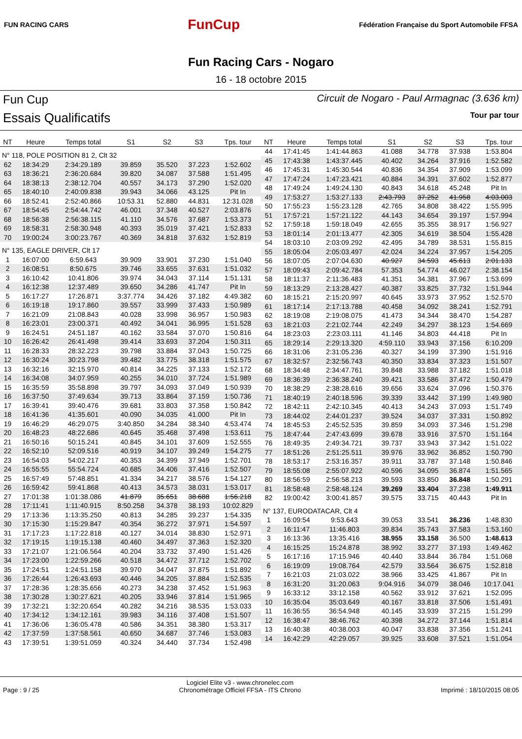FUN RACING CARS
FunCup
Fédération Française du Sport Automobile FFSA
Fun Racing Cars - Nogaro
16 - 18 octobre 2015
Fun Cup
Essais Qualificatifs
Circuit de Nogaro - Paul Armagnac (3.636 km)
Tour par tour
| NT | Heure | Temps total | S1 | S2 | S3 | Tps. tour |
| --- | --- | --- | --- | --- | --- | --- |
| N° 118, POLE POSITION 81 2, Clt 32 | | | | | | |
| 62 | 18:34:29 | 2:34:29.189 | 39.859 | 35.520 | 37.223 | 1:52.602 |
| 63 | 18:36:21 | 2:36:20.684 | 39.820 | 34.087 | 37.588 | 1:51.495 |
| 64 | 18:38:13 | 2:38:12.704 | 40.557 | 34.173 | 37.290 | 1:52.020 |
| 65 | 18:40:10 | 2:40:09.838 | 39.943 | 34.066 | 43.125 | Pit In |
| 66 | 18:52:41 | 2:52:40.866 | 10:53.31 | 52.880 | 44.831 | 12:31.028 |
| 67 | 18:54:45 | 2:54:44.742 | 46.001 | 37.348 | 40.527 | 2:03.876 |
| 68 | 18:56:38 | 2:56:38.115 | 41.110 | 34.576 | 37.687 | 1:53.373 |
| 69 | 18:58:31 | 2:58:30.948 | 40.393 | 35.019 | 37.421 | 1:52.833 |
| 70 | 19:00:24 | 3:00:23.767 | 40.369 | 34.818 | 37.632 | 1:52.819 |
| N° 135, EAGLE DRIVER, Clt 17 | | | | | | |
| 1 | 16:07:00 | 6:59.643 | 39.909 | 33.901 | 37.230 | 1:51.040 |
| 2 | 16:08:51 | 8:50.675 | 39.746 | 33.655 | 37.631 | 1:51.032 |
| 3 | 16:10:42 | 10:41.806 | 39.974 | 34.043 | 37.114 | 1:51.131 |
| 4 | 16:12:38 | 12:37.489 | 39.650 | 34.286 | 41.747 | Pit In |
| 5 | 16:17:27 | 17:26.871 | 3:37.774 | 34.426 | 37.182 | 4:49.382 |
| 6 | 16:19:18 | 19:17.860 | 39.557 | 33.999 | 37.433 | 1:50.989 |
| 7 | 16:21:09 | 21:08.843 | 40.028 | 33.998 | 36.957 | 1:50.983 |
| 8 | 16:23:01 | 23:00.371 | 40.492 | 34.041 | 36.995 | 1:51.528 |
| 9 | 16:24:51 | 24:51.187 | 40.162 | 33.584 | 37.070 | 1:50.816 |
| 10 | 16:26:42 | 26:41.498 | 39.414 | 33.693 | 37.204 | 1:50.311 |
| 11 | 16:28:33 | 28:32.223 | 39.798 | 33.884 | 37.043 | 1:50.725 |
| 12 | 16:30:24 | 30:23.798 | 39.482 | 33.775 | 38.318 | 1:51.575 |
| 13 | 16:32:16 | 32:15.970 | 40.814 | 34.225 | 37.133 | 1:52.172 |
| 14 | 16:34:08 | 34:07.959 | 40.255 | 34.010 | 37.724 | 1:51.989 |
| 15 | 16:35:59 | 35:58.898 | 39.797 | 34.093 | 37.049 | 1:50.939 |
| 16 | 16:37:50 | 37:49.634 | 39.713 | 33.864 | 37.159 | 1:50.736 |
| 17 | 16:39:41 | 39:40.476 | 39.681 | 33.803 | 37.358 | 1:50.842 |
| 18 | 16:41:36 | 41:35.601 | 40.090 | 34.035 | 41.000 | Pit In |
| 19 | 16:46:29 | 46:29.075 | 3:40.850 | 34.284 | 38.340 | 4:53.474 |
| 20 | 16:48:23 | 48:22.686 | 40.645 | 35.468 | 37.498 | 1:53.611 |
| 21 | 16:50:16 | 50:15.241 | 40.845 | 34.101 | 37.609 | 1:52.555 |
| 22 | 16:52:10 | 52:09.516 | 40.919 | 34.107 | 39.249 | 1:54.275 |
| 23 | 16:54:03 | 54:02.217 | 40.353 | 34.399 | 37.949 | 1:52.701 |
| 24 | 16:55:55 | 55:54.724 | 40.685 | 34.406 | 37.416 | 1:52.507 |
| 25 | 16:57:49 | 57:48.851 | 41.334 | 34.217 | 38.576 | 1:54.127 |
| 26 | 16:59:42 | 59:41.868 | 40.413 | 34.573 | 38.031 | 1:53.017 |
| 27 | 17:01:38 | 1:01:38.086 | 41.879 | 35.651 | 38.688 | 1:56.218 |
| 28 | 17:11:41 | 1:11:40.915 | 8:50.258 | 34.378 | 38.193 | 10:02.829 |
| 29 | 17:13:36 | 1:13:35.250 | 40.813 | 34.285 | 39.237 | 1:54.335 |
| 30 | 17:15:30 | 1:15:29.847 | 40.354 | 36.272 | 37.971 | 1:54.597 |
| 31 | 17:17:23 | 1:17:22.818 | 40.127 | 34.014 | 38.830 | 1:52.971 |
| 32 | 17:19:15 | 1:19:15.138 | 40.460 | 34.497 | 37.363 | 1:52.320 |
| 33 | 17:21:07 | 1:21:06.564 | 40.204 | 33.732 | 37.490 | 1:51.426 |
| 34 | 17:23:00 | 1:22:59.266 | 40.518 | 34.472 | 37.712 | 1:52.702 |
| 35 | 17:24:51 | 1:24:51.158 | 39.970 | 34.047 | 37.875 | 1:51.892 |
| 36 | 17:26:44 | 1:26:43.693 | 40.446 | 34.205 | 37.884 | 1:52.535 |
| 37 | 17:28:36 | 1:28:35.656 | 40.273 | 34.238 | 37.452 | 1:51.963 |
| 38 | 17:30:28 | 1:30:27.621 | 40.205 | 33.946 | 37.814 | 1:51.965 |
| 39 | 17:32:21 | 1:32:20.654 | 40.282 | 34.216 | 38.535 | 1:53.033 |
| 40 | 17:34:12 | 1:34:12.161 | 39.983 | 34.116 | 37.408 | 1:51.507 |
| 41 | 17:36:06 | 1:36:05.478 | 40.586 | 34.351 | 38.380 | 1:53.317 |
| 42 | 17:37:59 | 1:37:58.561 | 40.650 | 34.687 | 37.746 | 1:53.083 |
| 43 | 17:39:51 | 1:39:51.059 | 40.324 | 34.440 | 37.734 | 1:52.498 |
| NT | Heure | Temps total | S1 | S2 | S3 | Tps. tour |
| --- | --- | --- | --- | --- | --- | --- |
| 44 | 17:41:45 | 1:41:44.863 | 41.088 | 34.778 | 37.938 | 1:53.804 |
| 45 | 17:43:38 | 1:43:37.445 | 40.402 | 34.264 | 37.916 | 1:52.582 |
| 46 | 17:45:31 | 1:45:30.544 | 40.836 | 34.354 | 37.909 | 1:53.099 |
| 47 | 17:47:24 | 1:47:23.421 | 40.884 | 34.391 | 37.602 | 1:52.877 |
| 48 | 17:49:24 | 1:49:24.130 | 40.843 | 34.618 | 45.248 | Pit In |
| 49 | 17:53:27 | 1:53:27.133 | 2:43.793 | 37.252 | 41.958 | 4:03.003 |
| 50 | 17:55:23 | 1:55:23.128 | 42.765 | 34.808 | 38.422 | 1:55.995 |
| 51 | 17:57:21 | 1:57:21.122 | 44.143 | 34.654 | 39.197 | 1:57.994 |
| 52 | 17:59:18 | 1:59:18.049 | 42.655 | 35.355 | 38.917 | 1:56.927 |
| 53 | 18:01:14 | 2:01:13.477 | 42.305 | 34.619 | 38.504 | 1:55.428 |
| 54 | 18:03:10 | 2:03:09.292 | 42.495 | 34.789 | 38.531 | 1:55.815 |
| 55 | 18:05:04 | 2:05:03.497 | 42.024 | 34.224 | 37.957 | 1:54.205 |
| 56 | 18:07:05 | 2:07:04.630 | 40.927 | 34.593 | 45.613 | 2:01.133 |
| 57 | 18:09:43 | 2:09:42.784 | 57.353 | 54.774 | 46.027 | 2:38.154 |
| 58 | 18:11:37 | 2:11:36.483 | 41.351 | 34.381 | 37.967 | 1:53.699 |
| 59 | 18:13:29 | 2:13:28.427 | 40.387 | 33.825 | 37.732 | 1:51.944 |
| 60 | 18:15:21 | 2:15:20.997 | 40.645 | 33.973 | 37.952 | 1:52.570 |
| 61 | 18:17:14 | 2:17:13.788 | 40.458 | 34.092 | 38.241 | 1:52.791 |
| 62 | 18:19:08 | 2:19:08.075 | 41.473 | 34.344 | 38.470 | 1:54.287 |
| 63 | 18:21:03 | 2:21:02.744 | 42.249 | 34.297 | 38.123 | 1:54.669 |
| 64 | 18:23:03 | 2:23:03.111 | 41.146 | 34.803 | 44.418 | Pit In |
| 65 | 18:29:14 | 2:29:13.320 | 4:59.110 | 33.943 | 37.156 | 6:10.209 |
| 66 | 18:31:06 | 2:31:05.236 | 40.327 | 34.199 | 37.390 | 1:51.916 |
| 67 | 18:32:57 | 2:32:56.743 | 40.350 | 33.834 | 37.323 | 1:51.507 |
| 68 | 18:34:48 | 2:34:47.761 | 39.848 | 33.988 | 37.182 | 1:51.018 |
| 69 | 18:36:39 | 2:36:38.240 | 39.421 | 33.586 | 37.472 | 1:50.479 |
| 70 | 18:38:29 | 2:38:28.616 | 39.656 | 33.624 | 37.096 | 1:50.376 |
| 71 | 18:40:19 | 2:40:18.596 | 39.339 | 33.442 | 37.199 | 1:49.980 |
| 72 | 18:42:11 | 2:42:10.345 | 40.413 | 34.243 | 37.093 | 1:51.749 |
| 73 | 18:44:02 | 2:44:01.237 | 39.524 | 34.037 | 37.331 | 1:50.892 |
| 74 | 18:45:53 | 2:45:52.535 | 39.859 | 34.093 | 37.346 | 1:51.298 |
| 75 | 18:47:44 | 2:47:43.699 | 39.678 | 33.916 | 37.570 | 1:51.164 |
| 76 | 18:49:35 | 2:49:34.721 | 39.737 | 33.943 | 37.342 | 1:51.022 |
| 77 | 18:51:26 | 2:51:25.511 | 39.976 | 33.962 | 36.852 | 1:50.790 |
| 78 | 18:53:17 | 2:53:16.357 | 39.911 | 33.787 | 37.148 | 1:50.846 |
| 79 | 18:55:08 | 2:55:07.922 | 40.596 | 34.095 | 36.874 | 1:51.565 |
| 80 | 18:56:59 | 2:56:58.213 | 39.593 | 33.850 | 36.848 | 1:50.291 |
| 81 | 18:58:48 | 2:58:48.124 | 39.269 | 33.404 | 37.238 | 1:49.911 |
| 82 | 19:00:42 | 3:00:41.857 | 39.575 | 33.715 | 40.443 | Pit In |
| N° 137, EURODATACAR, Clt 4 | | | | | | |
| 1 | 16:09:54 | 9:53.643 | 39.053 | 33.541 | 36.236 | 1:48.830 |
| 2 | 16:11:47 | 11:46.803 | 39.834 | 35.743 | 37.583 | 1:53.160 |
| 3 | 16:13:36 | 13:35.416 | 38.955 | 33.158 | 36.500 | 1:48.613 |
| 4 | 16:15:25 | 15:24.878 | 38.992 | 33.277 | 37.193 | 1:49.462 |
| 5 | 16:17:16 | 17:15.946 | 40.440 | 33.844 | 36.784 | 1:51.068 |
| 6 | 16:19:09 | 19:08.764 | 42.579 | 33.564 | 36.675 | 1:52.818 |
| 7 | 16:21:03 | 21:03.022 | 38.966 | 33.425 | 41.867 | Pit In |
| 8 | 16:31:20 | 31:20.063 | 9:04.916 | 34.079 | 38.046 | 10:17.041 |
| 9 | 16:33:12 | 33:12.158 | 40.562 | 33.912 | 37.621 | 1:52.095 |
| 10 | 16:35:04 | 35:03.649 | 40.167 | 33.818 | 37.506 | 1:51.491 |
| 11 | 16:36:55 | 36:54.948 | 40.145 | 33.939 | 37.215 | 1:51.299 |
| 12 | 16:38:47 | 38:46.762 | 40.398 | 34.272 | 37.144 | 1:51.814 |
| 13 | 16:40:38 | 40:38.003 | 40.047 | 33.838 | 37.356 | 1:51.241 |
| 14 | 16:42:29 | 42:29.057 | 39.925 | 33.608 | 37.521 | 1:51.054 |
Page : 9 / 25
Logiciel Elite v3 - www.chronelec.com
Chronométrage Officiel FFSA - ITS Chrono
Imprimé : 18/10/2015 08:05